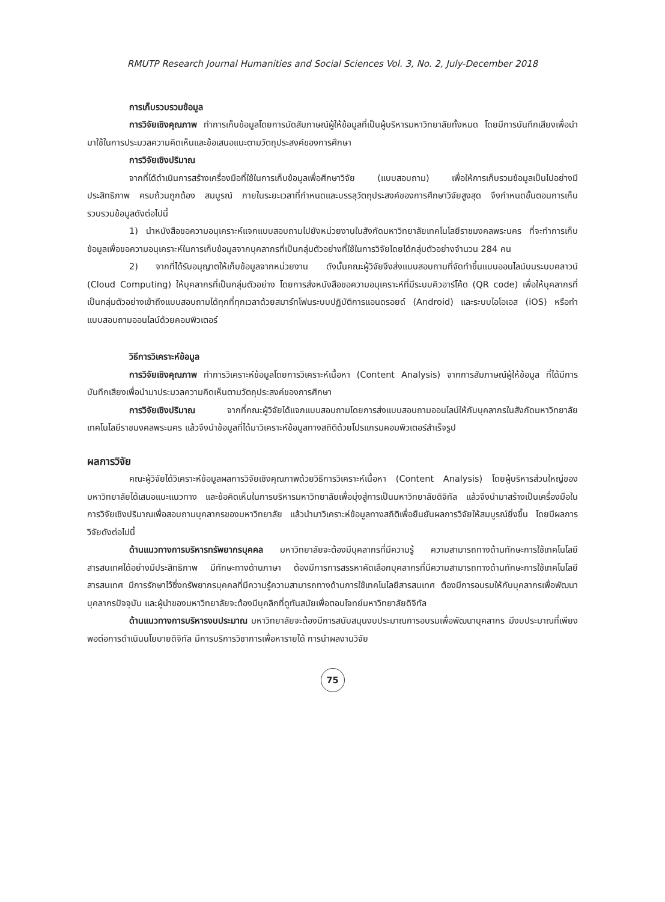RMUTP Research Journal Humanities and Social Sciences Vol. 3, No. 2, July-December 2018
การเก็บรวบรวมข้อมูล
การวิจัยเชิงคุณภาพ ทำการเก็บข้อมูลโดยการนัดสัมภาษณ์ผู้ให้ข้อมูลที่เป็นผู้บริหารมหาวิทยาลัยทั้งหมด โดยมีการบันทึกเสียงเพื่อนำมาใช้ในการประมวลความคิดเห็นและข้อเสนอแนะตามวัตถุประสงค์ของการศึกษา
การวิจัยเชิงปริมาณ
จากที่ได้ดำเนินการสร้างเครื่องมือที่ใช้ในการเก็บข้อมูลเพื่อศึกษาวิจัย (แบบสอบถาม) เพื่อให้การเก็บรวมข้อมูลเป็นไปอย่างมีประสิทธิภาพ ครบถ้วนถูกต้อง สมบูรณ์ ภายในระยะเวลาที่กำหนดและบรรลุวัตถุประสงค์ของการศึกษาวิจัยสูงสุด จึงกำหนดขั้นตอนการเก็บรวบรวมข้อมูลดังต่อไปนี้
1) นำหนังสือขอความอนุเคราะห์แจกแบบสอบถามไปยังหน่วยงานในสังกัดมหาวิทยาลัยเทคโนโลยีราชมงคลพระนคร ที่จะทำการเก็บข้อมูลเพื่อขอความอนุเคราะห์ในการเก็บข้อมูลจากบุคลากรที่เป็นกลุ่มตัวอย่างที่ใช้ในการวิจัยโดยได้กลุ่มตัวอย่างจำนวน 284 คน
2) จากที่ได้รับอนุญาตให้เก็บข้อมูลจากหน่วยงาน ดังนั้นคณะผู้วิจัยจึงส่งแบบสอบถามที่จัดทำขึ้นแบบออนไลน์บนระบบคลาวน์ (Cloud Computing) ให้บุคลากรที่เป็นกลุ่มตัวอย่าง โดยการส่งหนังสือขอความอนุเคราะห์ที่มีระบบคิวอาร์โค้ด (QR code) เพื่อให้บุคลากรที่เป็นกลุ่มตัวอย่างเข้าถึงแบบสอบถามได้ทุกที่ทุกเวลาด้วยสมาร์ทโฟนระบบปฏิบัติการแอนดรอยด์ (Android) และระบบไอโอเอส (iOS) หรือทำแบบสอบถามออนไลน์ด้วยคอมพิวเตอร์
วิธีการวิเคราะห์ข้อมูล
การวิจัยเชิงคุณภาพ ทำการวิเคราะห์ข้อมูลโดยการวิเคราะห์เนื้อหา (Content Analysis) จากการสัมภาษณ์ผู้ให้ข้อมูล ที่ได้มีการบันทึกเสียงเพื่อนำมาประมวลความคิดเห็นตามวัตถุประสงค์ของการศึกษา
การวิจัยเชิงปริมาณ จากที่คณะผู้วิจัยได้แจกแบบสอบถามโดยการส่งแบบสอบถามออนไลน์ให้กับบุคลากรในสังกัดมหาวิทยาลัยเทคโนโลยีราชมงคลพระนคร แล้วจึงนำข้อมูลที่ได้มาวิเคราะห์ข้อมูลทางสถิติด้วยโปรแกรมคอมพิวเตอร์สำเร็จรูป
ผลการวิจัย
คณะผู้วิจัยได้วิเคราะห์ข้อมูลผลการวิจัยเชิงคุณภาพด้วยวิธีการวิเคราะห์เนื้อหา (Content Analysis) โดยผู้บริหารส่วนใหญ่ของมหาวิทยาลัยได้เสนอแนะแนวทาง และข้อคิดเห็นในการบริหารมหาวิทยาลัยเพื่อมุ่งสู่การเป็นมหาวิทยาลัยดิจิทัล แล้วจึงนำมาสร้างเป็นเครื่องมือในการวิจัยเชิงปริมาณเพื่อสอบถามบุคลากรของมหาวิทยาลัย แล้วนำมาวิเคราะห์ข้อมูลทางสถิติเพื่อยืนยันผลการวิจัยให้สมบูรณ์ยิ่งขึ้น โดยมีผลการวิจัยดังต่อไปนี้
ด้านแนวทางการบริหารทรัพยากรบุคคล มหาวิทยาลัยจะต้องมีบุคลากรที่มีความรู้ ความสามารถทางด้านทักษะการใช้เทคโนโลยีสารสนเทศได้อย่างมีประสิทธิภาพ มีทักษะทางด้านภาษา ต้องมีการการสรรหาคัดเลือกบุคลากรที่มีความสามารถทางด้านทักษะการใช้เทคโนโลยีสารสนเทศ มีการรักษาไว้ซึ่งทรัพยากรบุคคลที่มีความรู้ความสามารถทางด้านการใช้เทคโนโลยีสารสนเทศ ต้องมีการอบรมให้กับบุคลากรเพื่อพัฒนาบุคลากรปัจจุบัน และผู้นำของมหาวิทยาลัยจะต้องมีบุคลิกที่ดูทันสมัยเพื่อตอบโจทย์มหาวิทยาลัยดิจิทัล
ด้านแนวทางการบริหารงบประมาณ มหาวิทยาลัยจะต้องมีการสนับสนุนงบประมาณการอบรมเพื่อพัฒนาบุคลากร มีงบประมาณที่เพียงพอต่อการดำเนินนโยบายดิจิทัล มีการบริการวิชาการเพื่อหารายได้ การนำผลงานวิจัย
75